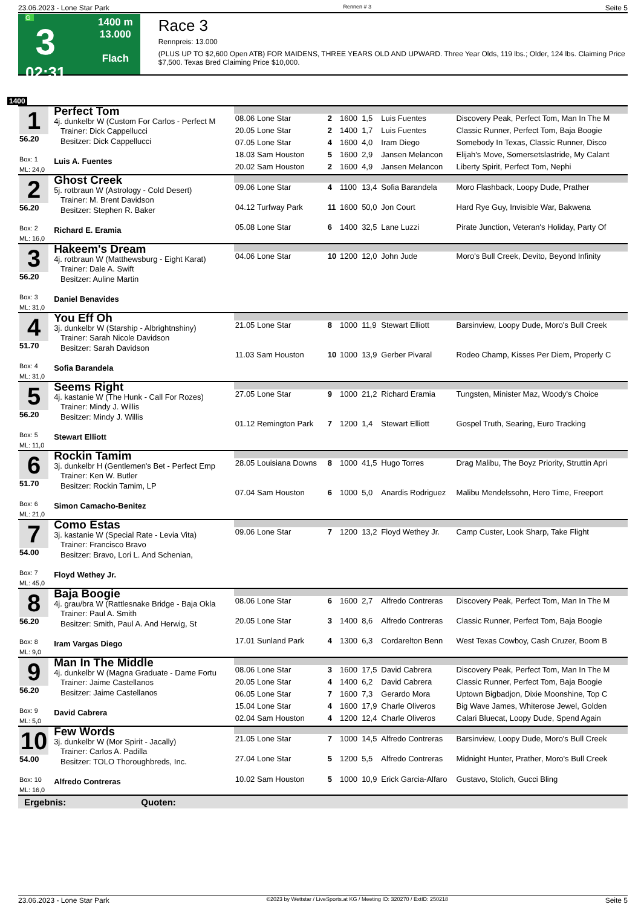23.06.2023 - Lone Star Park Rennen # 3 Seite 5
G
3
02:31
1400 m
13.000
Flach
Race 3
Rennpreis: 13.000
(PLUS UP TO $2,600 Open ATB) FOR MAIDENS, THREE YEARS OLD AND UPWARD. Three Year Olds, 119 lbs.; Older, 124 lbs. Claiming Price $7,500. Texas Bred Claiming Price $10,000.
1400
| 1 56.20 Box: 1 ML: 24,0 | Perfect Tom 4j. dunkelbr W (Custom For Carlos - Perfect M Trainer: Dick Cappellucci Besitzer: Dick Cappellucci Luis A. Fuentes | | | | | | |
| | | 08.06 Lone Star | 2 | 1600 | 1,5 | Luis Fuentes | Discovery Peak, Perfect Tom, Man In The M |
| | | 20.05 Lone Star | 2 | 1400 | 1,7 | Luis Fuentes | Classic Runner, Perfect Tom, Baja Boogie |
| | | 07.05 Lone Star | 4 | 1600 | 4,0 | Iram Diego | Somebody In Texas, Classic Runner, Disco |
| | | 18.03 Sam Houston | 5 | 1600 | 2,9 | Jansen Melancon | Elijah's Move, Somersetslastride, My Calant |
| | | 20.02 Sam Houston | 2 | 1600 | 4,9 | Jansen Melancon | Liberty Spirit, Perfect Tom, Nephi |
| 2 56.20 Box: 2 ML: 16,0 | Ghost Creek 5j. rotbraun W (Astrology - Cold Desert) Trainer: M. Brent Davidson Besitzer: Stephen R. Baker Richard E. Eramia | | | | | | |
| | | 09.06 Lone Star | 4 | 1100 | 13,4 | Sofia Barandela | Moro Flashback, Loopy Dude, Prather |
| | | 04.12 Turfway Park | 11 | 1600 | 50,0 | Jon Court | Hard Rye Guy, Invisible War, Bakwena |
| | | 05.08 Lone Star | 6 | 1400 | 32,5 | Lane Luzzi | Pirate Junction, Veteran's Holiday, Party Of |
| 3 56.20 Box: 3 ML: 31,0 | Hakeem's Dream 4j. rotbraun W (Matthewsburg - Eight Karat) Trainer: Dale A. Swift Besitzer: Auline Martin Daniel Benavides | | | | | | |
| | | 04.06 Lone Star | 10 | 1200 | 12,0 | John Jude | Moro's Bull Creek, Devito, Beyond Infinity |
| 4 51.70 Box: 4 ML: 31,0 | You Eff Oh 3j. dunkelbr W (Starship - Albrightnshiny) Trainer: Sarah Nicole Davidson Besitzer: Sarah Davidson Sofia Barandela | | | | | | |
| | | 21.05 Lone Star | 8 | 1000 | 11,9 | Stewart Elliott | Barsinview, Loopy Dude, Moro's Bull Creek |
| | | 11.03 Sam Houston | 10 | 1000 | 13,9 | Gerber Pivaral | Rodeo Champ, Kisses Per Diem, Properly C |
| 5 56.20 Box: 5 ML: 11,0 | Seems Right 4j. kastanie W (The Hunk - Call For Rozes) Trainer: Mindy J. Willis Besitzer: Mindy J. Willis Stewart Elliott | | | | | | |
| | | 27.05 Lone Star | 9 | 1000 | 21,2 | Richard Eramia | Tungsten, Minister Maz, Woody's Choice |
| | | 01.12 Remington Park | 7 | 1200 | 1,4 | Stewart Elliott | Gospel Truth, Searing, Euro Tracking |
| 6 51.70 Box: 6 ML: 21,0 | Rockin Tamim 3j. dunkelbr H (Gentlemen's Bet - Perfect Emp Trainer: Ken W. Butler Besitzer: Rockin Tamim, LP Simon Camacho-Benitez | | | | | | |
| | | 28.05 Louisiana Downs | 8 | 1000 | 41,5 | Hugo Torres | Drag Malibu, The Boyz Priority, Struttin Apri |
| | | 07.04 Sam Houston | 6 | 1000 | 5,0 | Anardis Rodriguez | Malibu Mendelssohn, Hero Time, Freeport |
| 7 54.00 Box: 7 ML: 45,0 | Como Estas 3j. kastanie W (Special Rate - Levia Vita) Trainer: Francisco Bravo Besitzer: Bravo, Lori L. And Schenian, Floyd Wethey Jr. | | | | | | |
| | | 09.06 Lone Star | 7 | 1200 | 13,2 | Floyd Wethey Jr. | Camp Custer, Look Sharp, Take Flight |
| 8 56.20 Box: 8 ML: 9,0 | Baja Boogie 4j. grau/bra W (Rattlesnake Bridge - Baja Okla Trainer: Paul A. Smith Besitzer: Smith, Paul A. And Herwig, St Iram Vargas Diego | | | | | | |
| | | 08.06 Lone Star | 6 | 1600 | 2,7 | Alfredo Contreras | Discovery Peak, Perfect Tom, Man In The M |
| | | 20.05 Lone Star | 3 | 1400 | 8,6 | Alfredo Contreras | Classic Runner, Perfect Tom, Baja Boogie |
| | | 17.01 Sunland Park | 4 | 1300 | 6,3 | Cordarelton Benn | West Texas Cowboy, Cash Cruzer, Boom B |
| 9 56.20 Box: 9 ML: 5,0 | Man In The Middle 4j. dunkelbr W (Magna Graduate - Dame Fortu Trainer: Jaime Castellanos Besitzer: Jaime Castellanos David Cabrera | | | | | | |
| | | 08.06 Lone Star | 3 | 1600 | 17,5 | David Cabrera | Discovery Peak, Perfect Tom, Man In The M |
| | | 20.05 Lone Star | 4 | 1400 | 6,2 | David Cabrera | Classic Runner, Perfect Tom, Baja Boogie |
| | | 06.05 Lone Star | 7 | 1600 | 7,3 | Gerardo Mora | Uptown Bigbadjon, Dixie Moonshine, Top C |
| | | 15.04 Lone Star | 4 | 1600 | 17,9 | Charle Oliveros | Big Wave James, Whiterose Jewel, Golden |
| | | 02.04 Sam Houston | 4 | 1200 | 12,4 | Charle Oliveros | Calari Bluecat, Loopy Dude, Spend Again |
| 10 54.00 Box: 10 ML: 16,0 | Few Words 3j. dunkelbr W (Mor Spirit - Jacally) Trainer: Carlos A. Padilla Besitzer: TOLO Thoroughbreds, Inc. Alfredo Contreras | | | | | | |
| | | 21.05 Lone Star | 7 | 1000 | 14,5 | Alfredo Contreras | Barsinview, Loopy Dude, Moro's Bull Creek |
| | | 27.04 Lone Star | 5 | 1200 | 5,5 | Alfredo Contreras | Midnight Hunter, Prather, Moro's Bull Creek |
| | | 10.02 Sam Houston | 5 | 1000 | 10,9 | Erick Garcia-Alfaro | Gustavo, Stolich, Gucci Bling |
Ergebnis: Quoten:
23.06.2023 - Lone Star Park ©2023 by Wettstar / LiveSports.at KG / Meeting ID: 320270 / ExtID: 250218 Seite 5